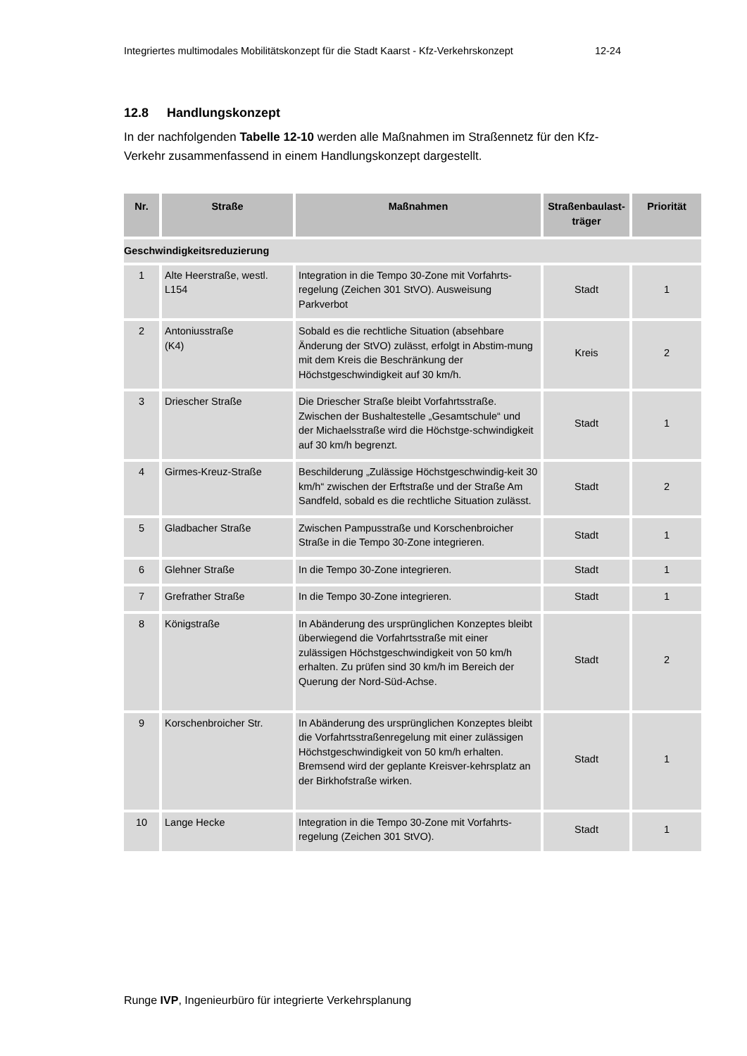Integriertes multimodales Mobilitätskonzept für die Stadt Kaarst - Kfz-Verkehrskonzept 12-24
12.8 Handlungskonzept
In der nachfolgenden Tabelle 12-10 werden alle Maßnahmen im Straßennetz für den Kfz-Verkehr zusammenfassend in einem Handlungskonzept dargestellt.
| Nr. | Straße | Maßnahmen | Straßenbaulast-träger | Priorität |
| --- | --- | --- | --- | --- |
| Geschwindigkeitsreduzierung | | | | |
| 1 | Alte Heerstraße, westl. L154 | Integration in die Tempo 30-Zone mit Vorfahrts-regelung (Zeichen 301 StVO). Ausweisung Parkverbot | Stadt | 1 |
| 2 | Antoniusstraße (K4) | Sobald es die rechtliche Situation (absehbare Änderung der StVO) zulässt, erfolgt in Abstim-mung mit dem Kreis die Beschränkung der Höchstgeschwindigkeit auf 30 km/h. | Kreis | 2 |
| 3 | Driescher Straße | Die Driescher Straße bleibt Vorfahrtsstraße. Zwischen der Bushaltestelle „Gesamtschule“ und der Michaelsstraße wird die Höchstge-schwindigkeit auf 30 km/h begrenzt. | Stadt | 1 |
| 4 | Girmes-Kreuz-Straße | Beschilderung „Zulässige Höchstgeschwindig-keit 30 km/h“ zwischen der Erftstraße und der Straße Am Sandfeld, sobald es die rechtliche Situation zulässt. | Stadt | 2 |
| 5 | Gladbacher Straße | Zwischen Pampusstraße und Korschenbroicher Straße in die Tempo 30-Zone integrieren. | Stadt | 1 |
| 6 | Glehner Straße | In die Tempo 30-Zone integrieren. | Stadt | 1 |
| 7 | Grefrather Straße | In die Tempo 30-Zone integrieren. | Stadt | 1 |
| 8 | Königstraße | In Abänderung des ursprünglichen Konzeptes bleibt überwiegend die Vorfahrtsstraße mit einer zulässigen Höchstgeschwindigkeit von 50 km/h erhalten. Zu prüfen sind 30 km/h im Bereich der Querung der Nord-Süd-Achse. | Stadt | 2 |
| 9 | Korschenbroicher Str. | In Abänderung des ursprünglichen Konzeptes bleibt die Vorfahrtsstraßenregelung mit einer zulässigen Höchstgeschwindigkeit von 50 km/h erhalten. Bremsend wird der geplante Kreisver-kehrsplatz an der Birkhofstraße wirken. | Stadt | 1 |
| 10 | Lange Hecke | Integration in die Tempo 30-Zone mit Vorfahrts-regelung (Zeichen 301 StVO). | Stadt | 1 |
Runge IVP, Ingenieurbüro für integrierte Verkehrsplanung